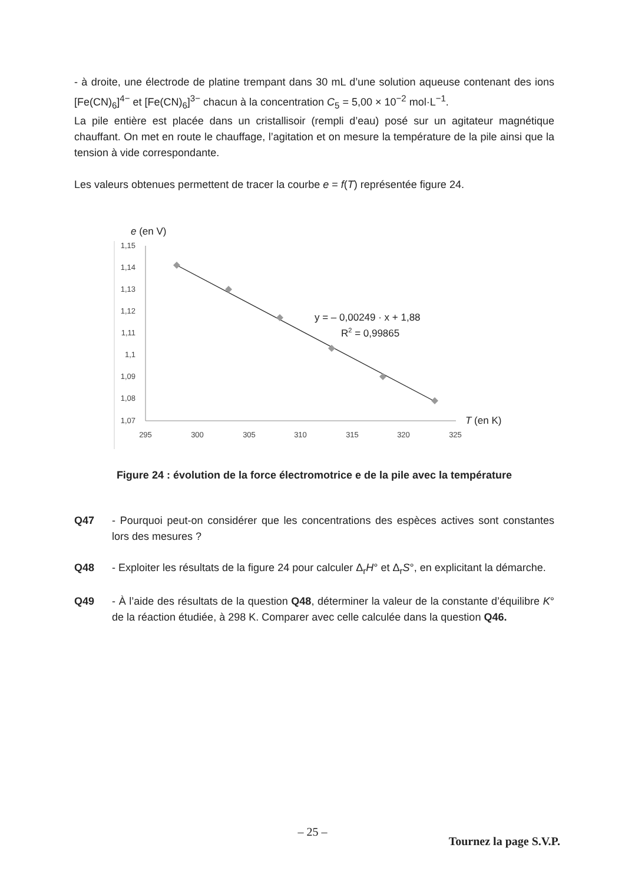- à droite, une électrode de platine trempant dans 30 mL d’une solution aqueuse contenant des ions [Fe(CN)<sub>6</sub>]<sup>4−</sup> et [Fe(CN)<sub>6</sub>]<sup>3−</sup> chacun à la concentration C<sub>5</sub> = 5,00 × 10<sup>−2</sup> mol·L<sup>−1</sup>.
La pile entière est placée dans un cristallisoir (rempli d’eau) posé sur un agitateur magnétique chauffant. On met en route le chauffage, l’agitation et on mesure la température de la pile ainsi que la tension à vide correspondante.
Les valeurs obtenues permettent de tracer la courbe e = f(T) représentée figure 24.
e (en V)
1,15
1,14
1,13
1,12
1,11
1,1
1,09
1,08
1,07
295
300
305
310
315
320
325
T (en K)
y = – 0,00249 · x + 1,88
R2 = 0,99865
Figure 24 : évolution de la force électromotrice e de la pile avec la température
Q47 - Pourquoi peut-on considérer que les concentrations des espèces actives sont constantes lors des mesures ?
Q48 - Exploiter les résultats de la figure 24 pour calculer Δ<sub>r</sub>H° et Δ<sub>r</sub>S°, en explicitant la démarche.
Q49 - À l’aide des résultats de la question Q48, déterminer la valeur de la constante d’équilibre K° de la réaction étudiée, à 298 K. Comparer avec celle calculée dans la question Q46.
– 25 –
Tournez la page S.V.P.